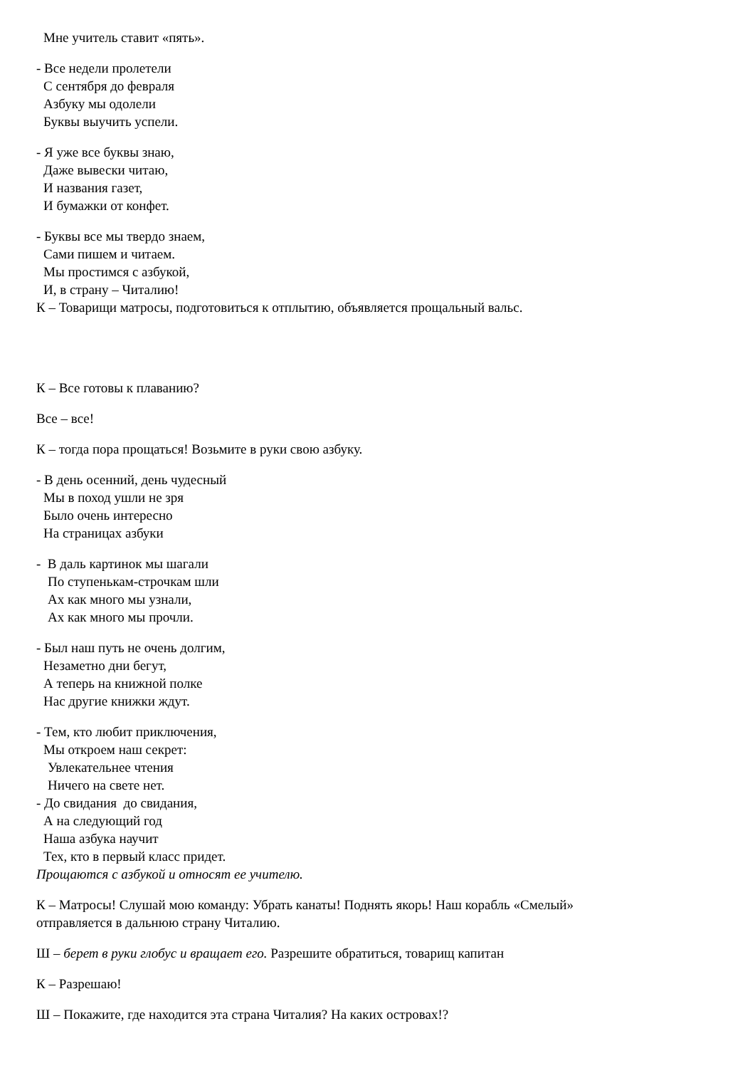Мне учитель ставит «пять».
- Все недели пролетели
С сентября до февраля
Азбуку мы одолели
Буквы выучить успели.
- Я уже все буквы знаю,
Даже вывески читаю,
И названия газет,
И бумажки от конфет.
- Буквы все мы твердо знаем,
Сами пишем и читаем.
Мы простимся с азбукой,
И, в страну – Читалию!
К – Товарищи матросы, подготовиться к отплытию, объявляется прощальный вальс.
К – Все готовы к плаванию?
Все – все!
К – тогда пора прощаться! Возьмите в руки свою азбуку.
- В день осенний, день чудесный
Мы в поход ушли не зря
Было очень интересно
На страницах азбуки
- В даль картинок мы шагали
По ступенькам-строчкам шли
Ах как много мы узнали,
Ах как много мы прочли.
- Был наш путь не очень долгим,
Незаметно дни бегут,
А теперь на книжной полке
Нас другие книжки ждут.
- Тем, кто любит приключения,
Мы откроем наш секрет:
Увлекательнее чтения
Ничего на свете нет.
- До свидания до свидания,
А на следующий год
Наша азбука научит
Тех, кто в первый класс придет.
Прощаются с азбукой и относят ее учителю.
К – Матросы! Слушай мою команду: Убрать канаты! Поднять якорь! Наш корабль «Смелый»
отправляется в дальнюю страну Читалию.
Ш – берет в руки глобус и вращает его. Разрешите обратиться, товарищ капитан
К – Разрешаю!
Ш – Покажите, где находится эта страна Читалия? На каких островах!?